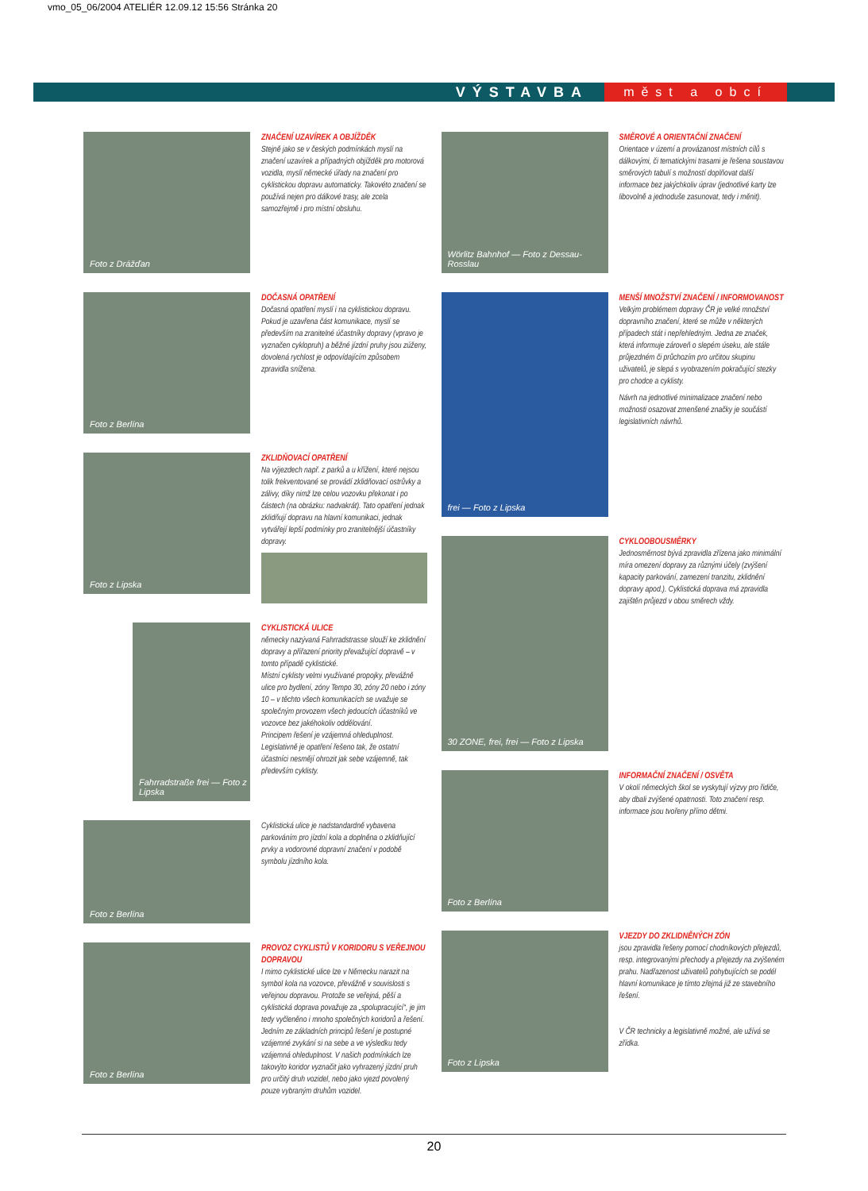vmo_05_06/2004 ATELIÉR 12.09.12 15:56 Stránka 20
VÝSTAVBA měst a obcí
Foto z Drážďan
ZNAČENÍ UZAVÍREK A OBJÍŽDĚK
Stejně jako se v českých podmínkách myslí na značení uzavírek a případných objížděk pro motorová vozidla, myslí německé úřady na značení pro cyklistickou dopravu automaticky. Takovéto značení se používá nejen pro dálkové trasy, ale zcela samozřejmě i pro místní obsluhu.
Foto z Berlína
DOČASNÁ OPATŘENÍ
Dočasná opatření myslí i na cyklistickou dopravu. Pokud je uzavřena část komunikace, myslí se především na zranitelné účastníky dopravy (vpravo je vyznačen cyklopruh) a běžné jízdní pruhy jsou zúženy, dovolená rychlost je odpovídajícím způsobem zpravidla snížena.
Foto z Lipska
ZKLIDŇOVACÍ OPATŘENÍ
Na výjezdech např. z parků a u křížení, které nejsou tolik frekventované se provádí zklidňovací ostrůvky a zálivy, díky nimž lze celou vozovku překonat i po částech (na obrázku: nadvakrát). Tato opatření jednak zklidňují dopravu na hlavní komunikaci, jednak vytvářejí lepší podmínky pro zranitelnější účastníky dopravy.
Fahrradstraße frei — Foto z Lipska
CYKLISTICKÁ ULICE
německy nazývaná Fahrradstrasse slouží ke zklidnění dopravy a přiřazení priority převažující dopravě – v tomto případě cyklistické.
Místní cyklisty velmi využívané propojky, převážně ulice pro bydlení, zóny Tempo 30, zóny 20 nebo i zóny 10 – v těchto všech komunikacích se uvažuje se společným provozem všech jedoucích účastníků ve vozovce bez jakéhokoliv oddělování.
Principem řešení je vzájemná ohleduplnost.
Legislativně je opatření řešeno tak, že ostatní účastníci nesmějí ohrozit jak sebe vzájemně, tak především cyklisty.
Foto z Berlína
Cyklistická ulice je nadstandardně vybavena parkováním pro jízdní kola a doplněna o zklidňující prvky a vodorovné dopravní značení v podobě symbolu jízdního kola.
Foto z Berlína
PROVOZ CYKLISTŮ V KORIDORU S VEŘEJNOU DOPRAVOU
I mimo cyklistické ulice lze v Německu narazit na symbol kola na vozovce, převážně v souvislosti s veřejnou dopravou. Protože se veřejná, pěší a cyklistická doprava považuje za „spolupracující“, je jim tedy vyčleněno i mnoho společných koridorů a řešení. Jedním ze základních principů řešení je postupné vzájemné zvykání si na sebe a ve výsledku tedy vzájemná ohleduplnost. V našich podmínkách lze takovýto koridor vyznačit jako vyhrazený jízdní pruh pro určitý druh vozidel, nebo jako vjezd povolený pouze vybraným druhům vozidel.
Wörlitz Bahnhof — Foto z Dessau-Rosslau
SMĚROVÉ A ORIENTAČNÍ ZNAČENÍ
Orientace v území a provázanost místních cílů s dálkovými, či tematickými trasami je řešena soustavou směrových tabulí s možností doplňovat další informace bez jakýchkoliv úprav (jednotlivé karty lze libovolně a jednoduše zasunovat, tedy i měnit).
frei — Foto z Lipska
MENŠÍ MNOŽSTVÍ ZNAČENÍ / INFORMOVANOST
Velkým problémem dopravy ČR je velké množství dopravního značení, které se může v některých případech stát i nepřehledným. Jedna ze značek, která informuje zároveň o slepém úseku, ale stále průjezdném či průchozím pro určitou skupinu uživatelů, je slepá s vyobrazením pokračující stezky pro chodce a cyklisty.
Návrh na jednotlivé minimalizace značení nebo možnosti osazovat zmenšené značky je součástí legislativních návrhů.
30 ZONE, frei, frei — Foto z Lipska
CYKLOOBOUSMĚRKY
Jednosměrnost bývá zpravidla zřízena jako minimální míra omezení dopravy za různými účely (zvýšení kapacity parkování, zamezení tranzitu, zklidnění dopravy apod.). Cyklistická doprava má zpravidla zajištěn průjezd v obou směrech vždy.
Foto z Berlína
INFORMAČNÍ ZNAČENÍ / OSVĚTA
V okolí německých škol se vyskytují výzvy pro řidiče, aby dbali zvýšené opatrnosti. Toto značení resp. informace jsou tvořeny přímo dětmi.
Foto z Lipska
VJEZDY DO ZKLIDNĚNÝCH ZÓN
jsou zpravidla řešeny pomocí chodníkových přejezdů, resp. integrovanými přechody a přejezdy na zvýšeném prahu. Nadřazenost uživatelů pohybujících se podél hlavní komunikace je tímto zřejmá již ze stavebního řešení.
V ČR technicky a legislativně možné, ale užívá se zřídka.
20